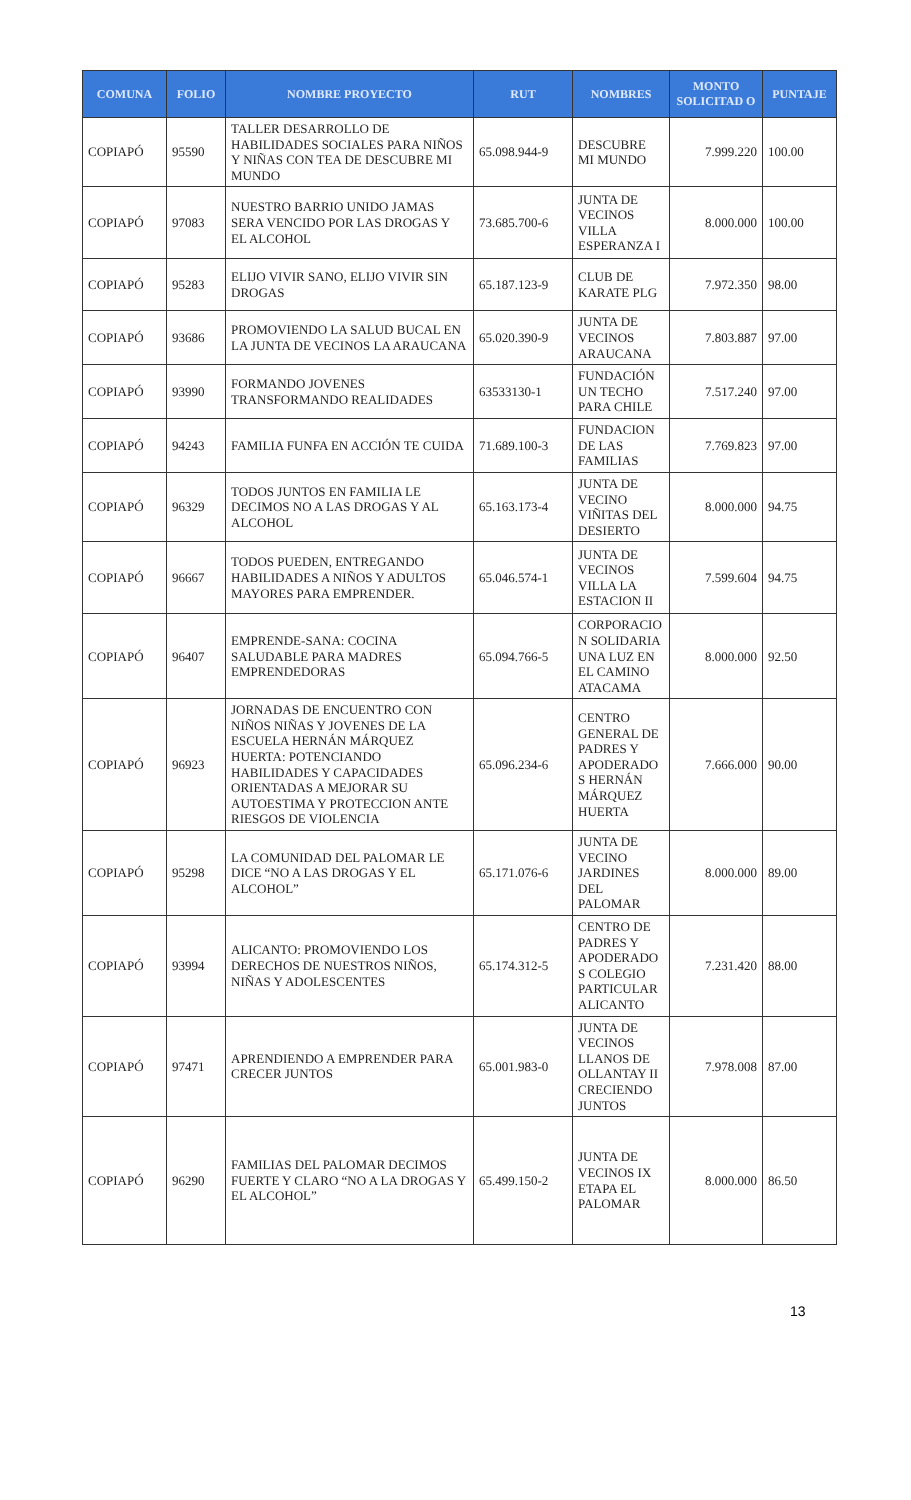| COMUNA | FOLIO | NOMBRE PROYECTO | RUT | NOMBRES | MONTO SOLICITAD O | PUNTAJE |
| --- | --- | --- | --- | --- | --- | --- |
| COPIAPÓ | 95590 | TALLER DESARROLLO DE HABILIDADES SOCIALES PARA NIÑOS Y NIÑAS CON TEA DE DESCUBRE MI MUNDO | 65.098.944-9 | DESCUBRE MI MUNDO | 7.999.220 | 100.00 |
| COPIAPÓ | 97083 | NUESTRO BARRIO UNIDO JAMAS SERA VENCIDO POR LAS DROGAS Y EL ALCOHOL | 73.685.700-6 | JUNTA DE VECINOS VILLA ESPERANZA I | 8.000.000 | 100.00 |
| COPIAPÓ | 95283 | ELIJO VIVIR SANO, ELIJO VIVIR SIN DROGAS | 65.187.123-9 | CLUB DE KARATE PLG | 7.972.350 | 98.00 |
| COPIAPÓ | 93686 | PROMOVIENDO LA SALUD BUCAL EN LA JUNTA DE VECINOS LA ARAUCANA | 65.020.390-9 | JUNTA DE VECINOS ARAUCANA | 7.803.887 | 97.00 |
| COPIAPÓ | 93990 | FORMANDO JOVENES TRANSFORMANDO REALIDADES | 63533130-1 | FUNDACIÓN UN TECHO PARA CHILE | 7.517.240 | 97.00 |
| COPIAPÓ | 94243 | FAMILIA FUNFA EN ACCIÓN TE CUIDA | 71.689.100-3 | FUNDACION DE LAS FAMILIAS | 7.769.823 | 97.00 |
| COPIAPÓ | 96329 | TODOS JUNTOS EN FAMILIA LE DECIMOS NO A LAS DROGAS Y AL ALCOHOL | 65.163.173-4 | JUNTA DE VECINO VIÑITAS DEL DESIERTO | 8.000.000 | 94.75 |
| COPIAPÓ | 96667 | TODOS PUEDEN, ENTREGANDO HABILIDADES A NIÑOS Y ADULTOS MAYORES PARA EMPRENDER. | 65.046.574-1 | JUNTA DE VECINOS VILLA LA ESTACION II | 7.599.604 | 94.75 |
| COPIAPÓ | 96407 | EMPRENDE-SANA: COCINA SALUDABLE PARA MADRES EMPRENDEDORAS | 65.094.766-5 | CORPORACIO N SOLIDARIA UNA LUZ EN EL CAMINO ATACAMA | 8.000.000 | 92.50 |
| COPIAPÓ | 96923 | JORNADAS DE ENCUENTRO CON NIÑOS NIÑAS Y JOVENES DE LA ESCUELA HERNÁN MÁRQUEZ HUERTA: POTENCIANDO HABILIDADES Y CAPACIDADES ORIENTADAS A MEJORAR SU AUTOESTIMA Y PROTECCION ANTE RIESGOS DE VIOLENCIA | 65.096.234-6 | CENTRO GENERAL DE PADRES Y APODERADO S HERNÁN MÁRQUEZ HUERTA | 7.666.000 | 90.00 |
| COPIAPÓ | 95298 | LA COMUNIDAD DEL PALOMAR LE DICE “NO A LAS DROGAS Y EL ALCOHOL” | 65.171.076-6 | JUNTA DE VECINO JARDINES DEL PALOMAR | 8.000.000 | 89.00 |
| COPIAPÓ | 93994 | ALICANTO: PROMOVIENDO LOS DERECHOS DE NUESTROS NIÑOS, NIÑAS Y ADOLESCENTES | 65.174.312-5 | CENTRO DE PADRES Y APODERADO S COLEGIO PARTICULAR ALICANTO | 7.231.420 | 88.00 |
| COPIAPÓ | 97471 | APRENDIENDO A EMPRENDER PARA CRECER JUNTOS | 65.001.983-0 | JUNTA DE VECINOS LLANOS DE OLLANTAY II CRECIENDO JUNTOS | 7.978.008 | 87.00 |
| COPIAPÓ | 96290 | FAMILIAS DEL PALOMAR DECIMOS FUERTE Y CLARO “NO A LA DROGAS Y EL ALCOHOL” | 65.499.150-2 | JUNTA DE VECINOS IX ETAPA EL PALOMAR | 8.000.000 | 86.50 |
13